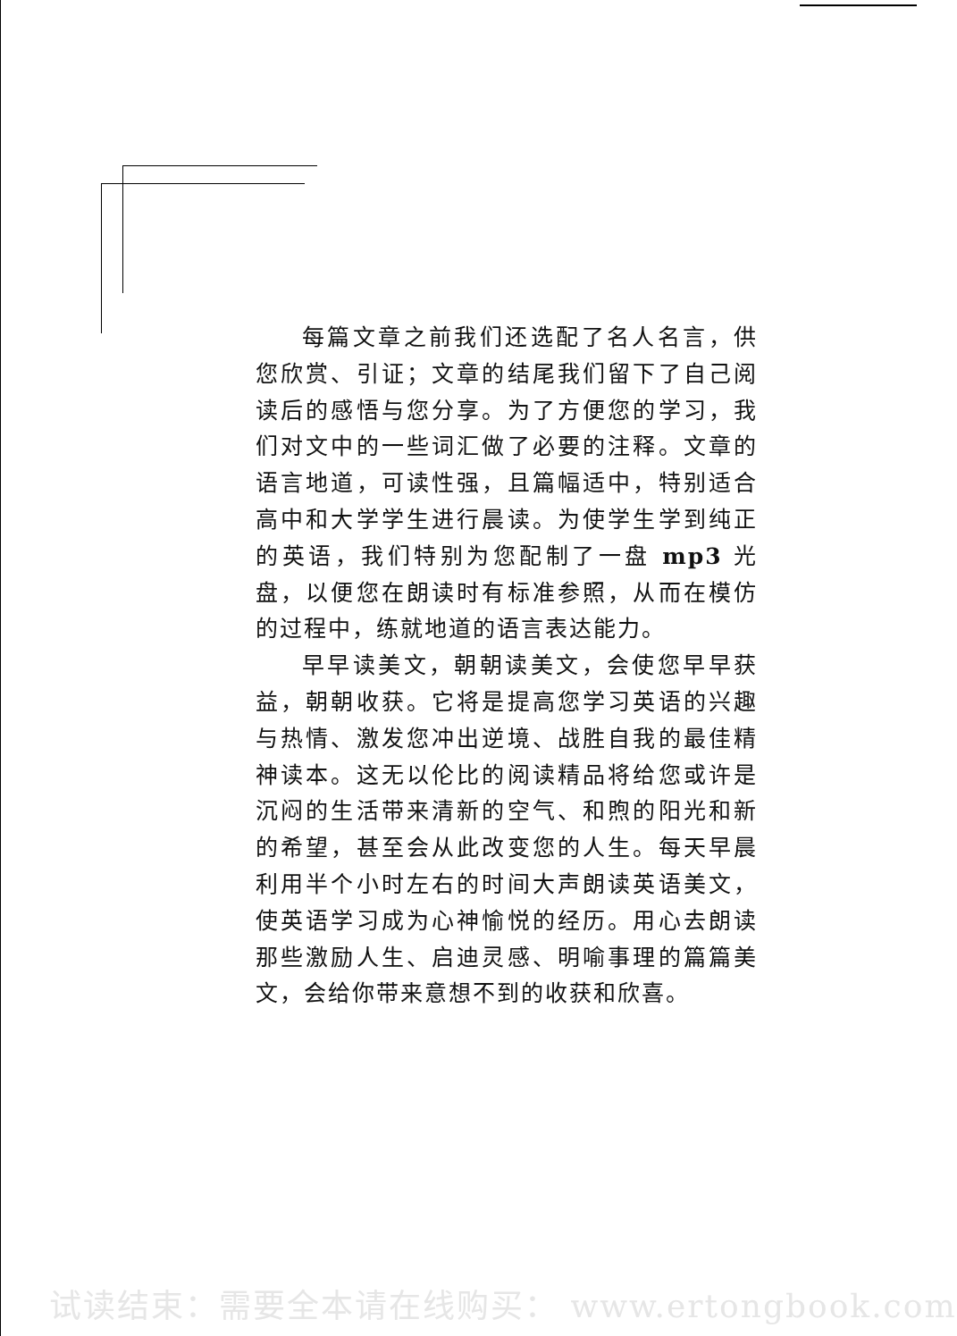每篇文章之前我们还选配了名人名言，供您欣赏、引证；文章的结尾我们留下了自己阅读后的感悟与您分享。为了方便您的学习，我们对文中的一些词汇做了必要的注释。文章的语言地道，可读性强，且篇幅适中，特别适合高中和大学学生进行晨读。为使学生学到纯正的英语，我们特别为您配制了一盘 mp3 光盘，以便您在朗读时有标准参照，从而在模仿的过程中，练就地道的语言表达能力。
早早读美文，朝朝读美文，会使您早早获益，朝朝收获。它将是提高您学习英语的兴趣与热情、激发您冲出逆境、战胜自我的最佳精神读本。这无以伦比的阅读精品将给您或许是沉闷的生活带来清新的空气、和煦的阳光和新的希望，甚至会从此改变您的人生。每天早晨利用半个小时左右的时间大声朗读英语美文，使英语学习成为心神愉悦的经历。用心去朗读那些激励人生、启迪灵感、明喻事理的篇篇美文，会给你带来意想不到的收获和欣喜。
试读结束：需要全本请在线购买： www.ertongbook.com